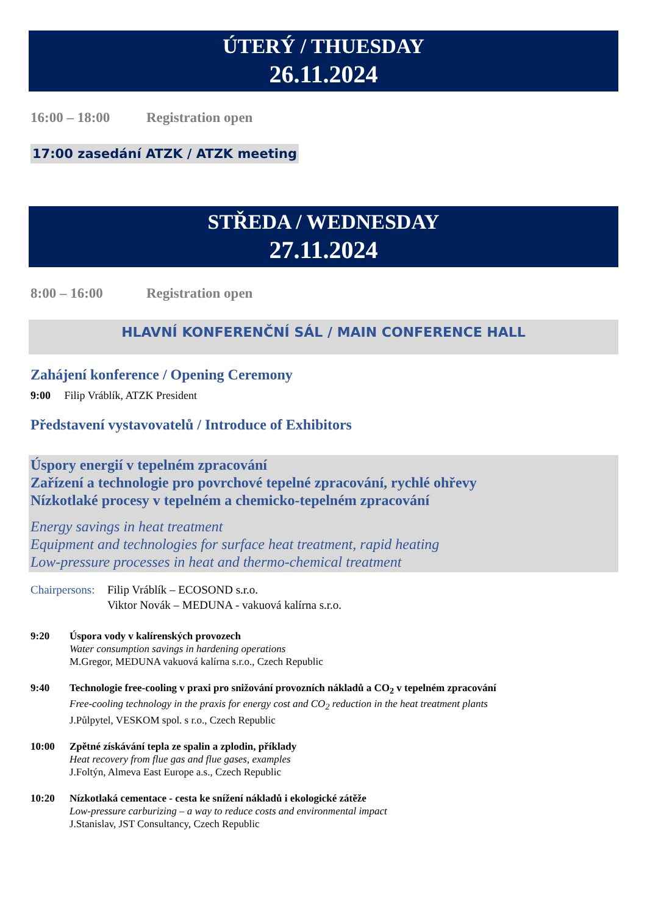ÚTERÝ / THUESDAY
26.11.2024
16:00 – 18:00 Registration open
17:00 zasedání ATZK / ATZK meeting
STŘEDA / WEDNESDAY
27.11.2024
8:00 – 16:00 Registration open
HLAVNÍ KONFERENČNÍ SÁL / MAIN CONFERENCE HALL
Zahájení konference / Opening Ceremony
9:00 Filip Vráblík, ATZK President
Představení vystavovatelů / Introduce of Exhibitors
Úspory energií v tepelném zpracování
Zařízení a technologie pro povrchové tepelné zpracování, rychlé ohřevy
Nízkotlaké procesy v tepelném a chemicko-tepelném zpracování
Energy savings in heat treatment
Equipment and technologies for surface heat treatment, rapid heating
Low-pressure processes in heat and thermo-chemical treatment
Chairpersons: Filip Vráblík – ECOSOND s.r.o.
Viktor Novák – MEDUNA - vakuová kalírna s.r.o.
9:20 Úspora vody v kalírenských provozech
Water consumption savings in hardening operations
M.Gregor, MEDUNA vakuová kalírna s.r.o., Czech Republic
9:40 Technologie free-cooling v praxi pro snižování provozních nákladů a CO<sub>2</sub> v tepelném zpracování
Free-cooling technology in the praxis for energy cost and CO<sub>2</sub> reduction in the heat treatment plants
J.Půlpytel, VESKOM spol. s r.o., Czech Republic
10:00 Zpětné získávání tepla ze spalin a zplodin, příklady
Heat recovery from flue gas and flue gases, examples
J.Foltýn, Almeva East Europe a.s., Czech Republic
10:20 Nízkotlaká cementace - cesta ke snížení nákladů i ekologické zátěže
Low-pressure carburizing – a way to reduce costs and environmental impact
J.Stanislav, JST Consultancy, Czech Republic